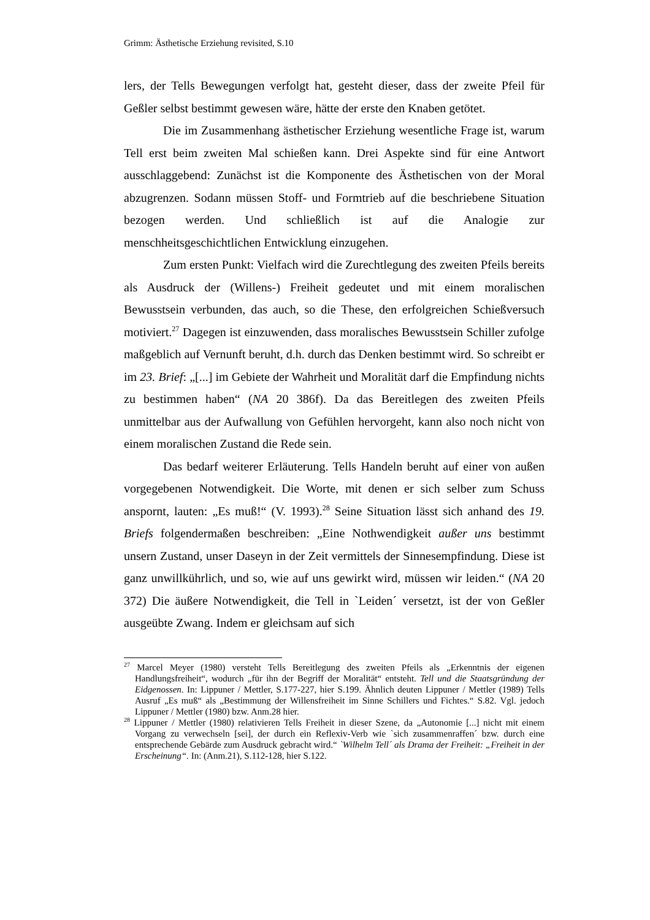Grimm: Ästhetische Erziehung revisited, S.10
lers, der Tells Bewegungen verfolgt hat, gesteht dieser, dass der zweite Pfeil für Geßler selbst bestimmt gewesen wäre, hätte der erste den Knaben getötet.
Die im Zusammenhang ästhetischer Erziehung wesentliche Frage ist, warum Tell erst beim zweiten Mal schießen kann. Drei Aspekte sind für eine Antwort ausschlaggebend: Zunächst ist die Komponente des Ästhetischen von der Moral abzugrenzen. Sodann müssen Stoff- und Formtrieb auf die beschriebene Situation bezogen werden. Und schließlich ist auf die Analogie zur menschheitsgeschichtlichen Entwicklung einzugehen.
Zum ersten Punkt: Vielfach wird die Zurechtlegung des zweiten Pfeils bereits als Ausdruck der (Willens-) Freiheit gedeutet und mit einem moralischen Bewusstsein verbunden, das auch, so die These, den erfolgreichen Schießversuch motiviert.<sup>27</sup> Dagegen ist einzuwenden, dass moralisches Bewusstsein Schiller zufolge maßgeblich auf Vernunft beruht, d.h. durch das Denken bestimmt wird. So schreibt er im 23. Brief: „[...] im Gebiete der Wahrheit und Moralität darf die Empfindung nichts zu bestimmen haben“ (NA 20 386f). Da das Bereitlegen des zweiten Pfeils unmittelbar aus der Aufwallung von Gefühlen hervorgeht, kann also noch nicht von einem moralischen Zustand die Rede sein.
Das bedarf weiterer Erläuterung. Tells Handeln beruht auf einer von außen vorgegebenen Notwendigkeit. Die Worte, mit denen er sich selber zum Schuss anspornt, lauten: „Es muß!“ (V. 1993).<sup>28</sup> Seine Situation lässt sich anhand des 19. Briefs folgendermaßen beschreiben: „Eine Nothwendigkeit außer uns bestimmt unsern Zustand, unser Daseyn in der Zeit vermittels der Sinnesempfindung. Diese ist ganz unwillkührlich, und so, wie auf uns gewirkt wird, müssen wir leiden.“ (NA 20 372) Die äußere Notwendigkeit, die Tell in `Leiden´ versetzt, ist der von Geßler ausgeübte Zwang. Indem er gleichsam auf sich
<sup>27</sup> Marcel Meyer (1980) versteht Tells Bereitlegung des zweiten Pfeils als „Erkenntnis der eigenen Handlungsfreiheit“, wodurch „für ihn der Begriff der Moralität“ entsteht. Tell und die Staatsgründung der Eidgenossen. In: Lippuner / Mettler, S.177-227, hier S.199. Ähnlich deuten Lippuner / Mettler (1989) Tells Ausruf „Es muß“ als „Bestimmung der Willensfreiheit im Sinne Schillers und Fichtes.“ S.82. Vgl. jedoch Lippuner / Mettler (1980) bzw. Anm.28 hier.
<sup>28</sup> Lippuner / Mettler (1980) relativieren Tells Freiheit in dieser Szene, da „Autonomie [...] nicht mit einem Vorgang zu verwechseln [sei], der durch ein Reflexiv-Verb wie `sich zusammenraffen´ bzw. durch eine entsprechende Gebärde zum Ausdruck gebracht wird.“ `Wilhelm Tell´ als Drama der Freiheit: „Freiheit in der Erscheinung“. In: (Anm.21), S.112-128, hier S.122.